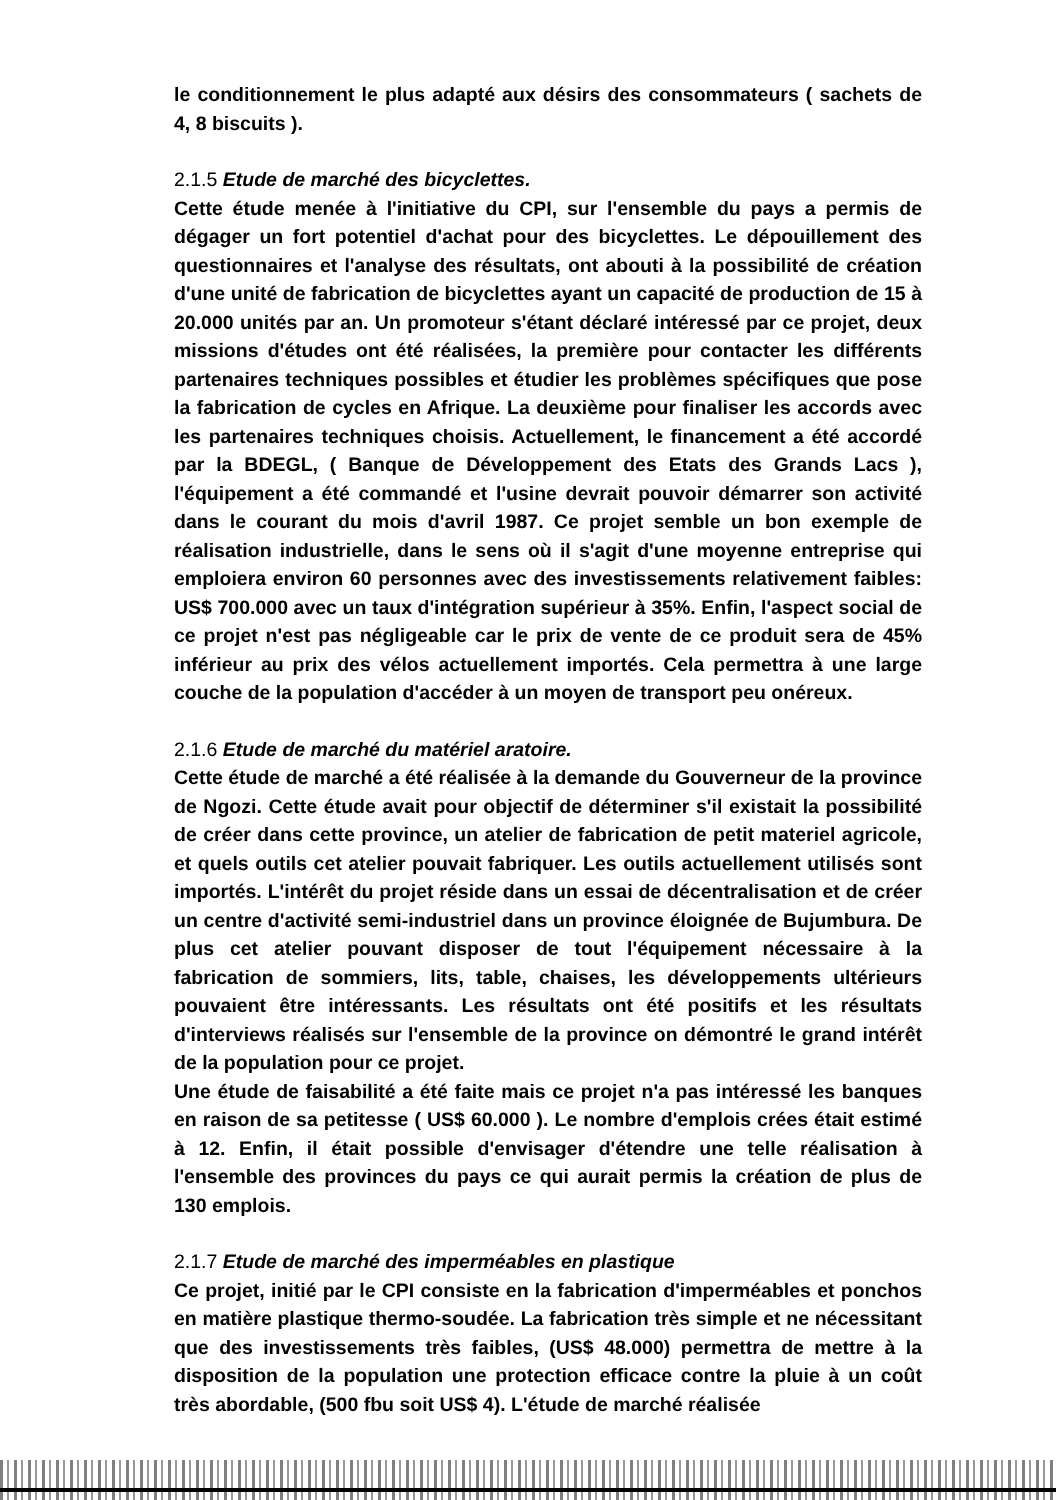le conditionnement le plus adapté aux désirs des consommateurs ( sachets de 4, 8 biscuits ).
2.1.5 Etude de marché des bicyclettes.
Cette étude menée à l'initiative du CPI, sur l'ensemble du pays a permis de dégager un fort potentiel d'achat pour des bicyclettes. Le dépouillement des questionnaires et l'analyse des résultats, ont abouti à la possibilité de création d'une unité de fabrication de bicyclettes ayant un capacité de production de 15 à 20.000 unités par an. Un promoteur s'étant déclaré intéressé par ce projet, deux missions d'études ont été réalisées, la première pour contacter les différents partenaires techniques possibles et étudier les problèmes spécifiques que pose la fabrication de cycles en Afrique. La deuxième pour finaliser les accords avec les partenaires techniques choisis. Actuellement, le financement a été accordé par la BDEGL, ( Banque de Développement des Etats des Grands Lacs ), l'équipement a été commandé et l'usine devrait pouvoir démarrer son activité dans le courant du mois d'avril 1987. Ce projet semble un bon exemple de réalisation industrielle, dans le sens où il s'agit d'une moyenne entreprise qui emploiera environ 60 personnes avec des investissements relativement faibles: US$ 700.000 avec un taux d'intégration supérieur à 35%. Enfin, l'aspect social de ce projet n'est pas négligeable car le prix de vente de ce produit sera de 45% inférieur au prix des vélos actuellement importés. Cela permettra à une large couche de la population d'accéder à un moyen de transport peu onéreux.
2.1.6 Etude de marché du matériel aratoire.
Cette étude de marché a été réalisée à la demande du Gouverneur de la province de Ngozi. Cette étude avait pour objectif de déterminer s'il existait la possibilité de créer dans cette province, un atelier de fabrication de petit materiel agricole, et quels outils cet atelier pouvait fabriquer. Les outils actuellement utilisés sont importés. L'intérêt du projet réside dans un essai de décentralisation et de créer un centre d'activité semi-industriel dans un province éloignée de Bujumbura. De plus cet atelier pouvant disposer de tout l'équipement nécessaire à la fabrication de sommiers, lits, table, chaises, les développements ultérieurs pouvaient être intéressants. Les résultats ont été positifs et les résultats d'interviews réalisés sur l'ensemble de la province on démontré le grand intérêt de la population pour ce projet.
Une étude de faisabilité a été faite mais ce projet n'a pas intéressé les banques en raison de sa petitesse ( US$ 60.000 ). Le nombre d'emplois crées était estimé à 12. Enfin, il était possible d'envisager d'étendre une telle réalisation à l'ensemble des provinces du pays ce qui aurait permis la création de plus de 130 emplois.
2.1.7 Etude de marché des imperméables en plastique
Ce projet, initié par le CPI consiste en la fabrication d'imperméables et ponchos en matière plastique thermo-soudée. La fabrication très simple et ne nécessitant que des investissements très faibles, (US$ 48.000) permettra de mettre à la disposition de la population une protection efficace contre la pluie à un coût très abordable, (500 fbu soit US$ 4). L'étude de marché réalisée